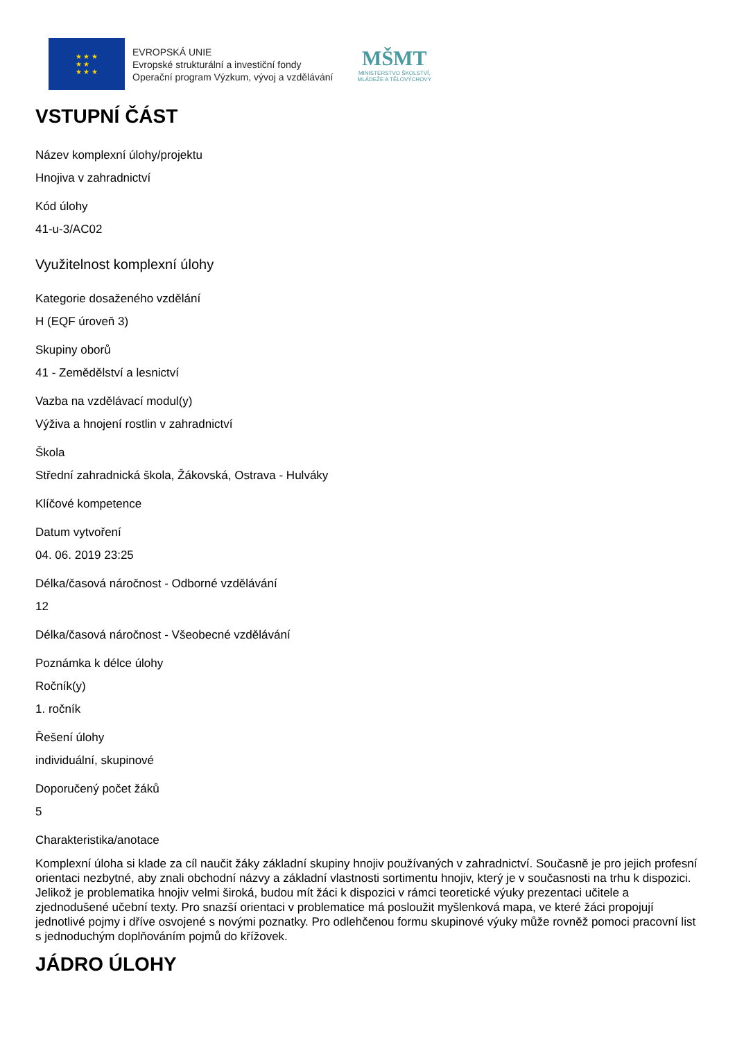★ ★ ★
★ ★
★ ★ ★
EVROPSKÁ UNIE
Evropské strukturální a investiční fondy
Operační program Výzkum, vývoj a vzdělávání
MŠMT
MINISTERSTVO ŠKOLSTVÍ,
MLÁDEŽE A TĚLOVÝCHOVY
VSTUPNÍ ČÁST
Název komplexní úlohy/projektu
Hnojiva v zahradnictví
Kód úlohy
41-u-3/AC02
Využitelnost komplexní úlohy
Kategorie dosaženého vzdělání
H (EQF úroveň 3)
Skupiny oborů
41 - Zemědělství a lesnictví
Vazba na vzdělávací modul(y)
Výživa a hnojení rostlin v zahradnictví
Škola
Střední zahradnická škola, Žákovská, Ostrava - Hulváky
Klíčové kompetence
Datum vytvoření
04. 06. 2019 23:25
Délka/časová náročnost - Odborné vzdělávání
12
Délka/časová náročnost - Všeobecné vzdělávání
Poznámka k délce úlohy
Ročník(y)
1. ročník
Řešení úlohy
individuální, skupinové
Doporučený počet žáků
5
Charakteristika/anotace
Komplexní úloha si klade za cíl naučit žáky základní skupiny hnojiv používaných v zahradnictví. Současně je pro jejich profesní orientaci nezbytné, aby znali obchodní názvy a základní vlastnosti sortimentu hnojiv, který je v současnosti na trhu k dispozici. Jelikož je problematika hnojiv velmi široká, budou mít žáci k dispozici v rámci teoretické výuky prezentaci učitele a zjednodušené učební texty. Pro snazší orientaci v problematice má posloužit myšlenková mapa, ve které žáci propojují jednotlivé pojmy i dříve osvojené s novými poznatky. Pro odlehčenou formu skupinové výuky může rovněž pomoci pracovní list s jednoduchým doplňováním pojmů do křížovek.
JÁDRO ÚLOHY